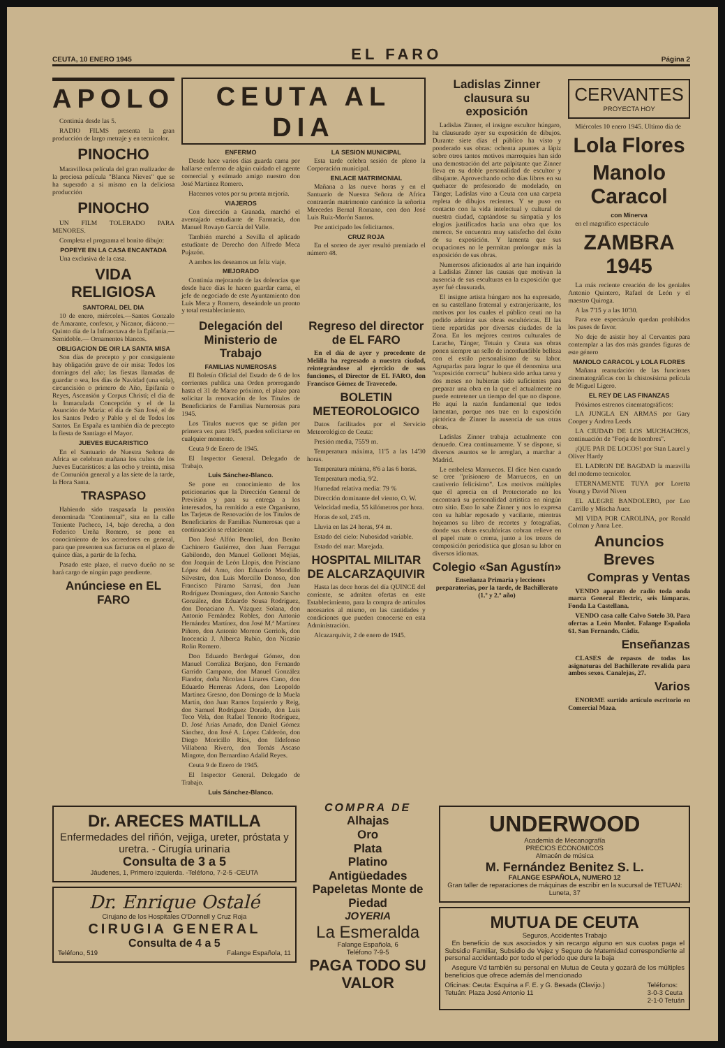CEUTA, 10 ENERO 1945 EL FARO Página 2
APOLO
Continúa desde las 5.
RADIO FILMS presenta la gran producción de largo metraje y en tecnicolor.
PINOCHO
Maravillosa película del gran realizador de la preciosa película "Blanca Nieves" que se ha superado a si mismo en la deliciosa producción
PINOCHO
UN FILM TOLERADO PARA MENORES.
Completa el programa el bonito dibujo:
POPEYE EN LA CASA ENCANTADA
Una exclusiva de la casa.
VIDA RELIGIOSA
SANTORAL DEL DIA
10 de enero, miércoles.—Santos Gonzalo de Amarante, confesor, y Nicanor, diácono.—Quinto día de la Infraoctava de la Epifanía.—Semidoble.— Ornamentos blancos.
OBLIGACION DE OIR LA SANTA MISA
Son días de precepto y por consiguiente hay obligación grave de oír misa: Todos los domingos del año; las fiestas llamadas de guardar o sea, los días de Navidad (una sola), circuncisión o primero de Año, Epifanía o Reyes, Ascensión y Corpus Christi; el día de la Inmaculada Concepción y el de la Asunción de María: el día de San José, el de los Santos Pedro y Pablo y el de Todos los Santos. En España es también día de precepto la fiesta de Santiago el Mayor.
JUEVES EUCARISTICO
En el Santuario de Nuestra Señora de Africa se celebran mañana los cultos de los Jueves Eucarísticos: a las ocho y treinta, misa de Comunión general y a las siete de la tarde, la Hora Santa.
TRASPASO
Habiendo sido traspasada la pensión denominada "Continental", sita en la calle Teniente Pacheco, 14, bajo derecha, a don Federico Ureña Romero, se pone en conocimiento de los acreedores en general, para que presenten sus facturas en el plazo de quince días, a partir de la fecha.
Pasado este plazo, el nuevo dueño no se hará cargo de ningún pago pendiente.
Anúnciese en EL FARO
CEUTA AL DIA
ENFERMO
Desde hace varios días guarda cama por hallarse enfermo de algún cuidado el agente comercial y estimado amigo nuestro don José Martínez Romero.
Hacemos votos por su pronta mejoría.
VIAJEROS
Con dirección a Granada, marchó el aventajado estudiante de Farmacia, don Manuel Rovayo García del Valle.
También marchó a Sevilla el aplicado estudiante de Derecho don Alfredo Meca Pujazón.
A ambos les deseamos un feliz viaje.
MEJORADO
Continúa mejorando de las dolencias que desde hace días le hacen guardar cama, el jefe de negociado de este Ayuntamiento don Luis Meca y Romero, deseándole un pronto y total restablecimiento.
LA SESION MUNICIPAL
Esta tarde celebra sesión de pleno la Corporación municipal.
ENLACE MATRIMONIAL
Mañana a las nueve horas y en el Santuario de Nuestra Señora de Africa contraerán matrimonio canónico la señorita Mercedes Bernal Romano, con don José Luis Ruiz-Morón Santos.
Por anticipado les felicitamos.
CRUZ ROJA
En el sorteo de ayer resultó premiado el número 48.
Delegación del Ministerio de Trabajo
FAMILIAS NUMEROSAS
El Boletín Oficial del Estado de 6 de los corrientes publica una Orden prorrogando hasta el 31 de Marzo próximo, el plazo para solicitar la renovación de los Títulos de Beneficiarios de Familias Numerosas para 1945.
Los Títulos nuevos que se pidan por primera vez para 1945, pueden solicitarse en cualquier momento.
Ceuta 9 de Enero de 1945.
El Inspector General. Delegado de Trabajo.
Luis Sánchez-Blanco.
Se pone en conocimiento de los peticionarios que la Dirección General de Previsión y para su entrega a los interesados, ha remitido a este Organismo, las Tarjetas de Renovación de los Títulos de Beneficiarios de Familias Numerosas que a continuación se relacionan:
Don José Alfón Benoliel, don Benito Cachinero Gutiérrez, don Juan Ferragut Gabilondo, don Manuel Gollonet Mejías, don Joaquín de León Llopis, don Prisciano López del Amo, don Eduardo Mondillo Silvestre, don Luis Morcillo Donoso, don Francisco Páramo Sarrasí, don Juan Rodríguez Domínguez, don Antonio Sancho González, don Eduardo Sousa Rodríguez, don Donaciano A. Vázquez Solana, don Antonio Fernández Robles, don Antonio Hernández Martínez, don José M.ª Martínez Piñero, don Antonio Moreno Gerriols, don Inocencia J. Alberca Rubio, don Nicasio Rolín Romero.
Don Eduardo Berdegué Gómez, don Manuel Corraliza Berjano, don Fernando Garrido Campano, don Manuel González Fiandor, doña Nicolasa Linares Cano, don Eduardo Herreras Adons, don Leopoldo Martínez Gresno, don Domingo de la Muela Martín, don Juan Ramos Izquierdo y Reig, don Samuel Rodríguez Dorado, don Luis Teco Vela, don Rafael Tenorio Rodríguez, D. José Arias Amado, don Daniel Gómez Sánchez, don José A. López Calderón, don Diego Moricillo Ríos, don Ildefonso Villabona Rivero, don Tomás Ascaso Mingote, don Bernardino Adalid Reyes.
Ceuta 9 de Enero de 1945.
El Inspector General. Delegado de Trabajo.
Luis Sánchez-Blanco.
Regreso del director de EL FARO
En el día de ayer y procedente de Melilla ha regresado a nuestra ciudad, reintegrándose al ejercicio de sus funciones, el Director de EL FARO, don Francisco Gómez de Travecedo.
BOLETIN METEOROLOGICO
Datos facilitados por el Servicio Meteorológico de Ceuta:
Presión media, 755'9 m.
Temperatura máxima, 11'5 a las 14'30 horas.
Temperatura mínima, 8'6 a las 6 horas.
Temperatura media, 9'2.
Humedad relativa media: 79 %
Dirección dominante del viento, O. W.
Velocidad media, 55 kilómetros por hora.
Horas de sol, 2'45 m.
Lluvia en las 24 horas, 9'4 m.
Estado del cielo: Nubosidad variable.
Estado del mar: Marejada.
HOSPITAL MILITAR DE ALCARZAQUIVIR
Hasta las doce horas del día QUINCE del corriente, se admiten ofertas en este Establecimiento, para la compra de artículos necesarios al mismo, en las cantidades y condiciones que pueden conocerse en esta Administración.
Alcazarquivir, 2 de enero de 1945.
Ladislas Zinner clausura su exposición
Ladislas Zinner, el insigne escultor húngaro, ha clausurado ayer su exposición de dibujos. Durante siete días el público ha visto y ponderado sus obras: ochenta apuntes a lápiz sobre otros tantos motivos marroquíes han sido una demostración del arte palpitante que Zinner lleva en su doble personalidad de escultor y dibujante. Aprovechando ocho días libres en su quehacer de profesorado de modelado, en Tánger, Ladislas vino a Ceuta con una carpeta repleta de dibujos recientes. Y se puso en contacto con la vida intelectual y cultural de nuestra ciudad, captándose su simpatía y los elogios justificados hacia una obra que los merece. Se encuentra muy satisfecho del éxito de su exposición. Y lamenta que sus ocupaciones no le permitan prolongar más la exposición de sus obras.
Numerosos aficionados al arte han inquirido a Ladislas Zinner las causas que motivan la ausencia de sus esculturas en la exposición que ayer fué clausurada.
El insigne artista húngaro nos ha expresado, en su castellano fraternal y extranjerizante, los motivos por los cuales el público ceutí no ha podido admirar sus obras escultóricas. El las tiene repartidas por diversas ciudades de la Zona. En los mejores centros culturales de Larache, Tánger, Tetuán y Ceuta sus obras ponen siempre un sello de inconfundible belleza con el estilo personalísimo de su labor. Agruparlas para lograr lo que él denomina una "exposición correcta" hubiera sido ardua tarea y dos meses no hubieran sido suficientes para preparar una obra en la que el actualmente no puede entretener un tiempo del que no dispone. He aquí la razón fundamental que todos lamentan, porque nos trae en la exposición pictórica de Zinner la ausencia de sus otras obras.
Ladislas Zinner trabaja actualmente con denuedo. Crea continuamente. Y se dispone, si diversos asuntos se le arreglan, a marchar a Madrid.
Le embelesa Marruecos. El dice bien cuando se cree "prisionero de Marruecos, en un cautiverio felicísimo". Los motivos múltiples que él aprecia en el Protectorado no los encontrará su personalidad artística en ningún otro sitio. Esto lo sabe Zinner y nos lo expresa con su hablar reposado y vacilante, mientras hojeamos su libro de recortes y fotografías, donde sus obras escultóricas cobran relieve en el papel mate o crema, junto a los trozos de composición periodística que glosan su labor en diversos idiomas.
Colegio «San Agustín»
Enseñanza Primaria y lecciones preparatorias, por la tarde, de Bachillerato (1.º y 2.º año)
CERVANTES
PROYECTA HOY
Miércoles 10 enero 1945. Ultimo día de
Lola Flores
Manolo Caracol
con Minerva
en el magnífico espectáculo
ZAMBRA 1945
La más reciente creación de los geniales Antonio Quintero, Rafael de León y el maestro Quiroga.
A las 7'15 y a las 10'30.
Para este espectáculo quedan prohibidos los pases de favor.
No deje de asistir hoy al Cervantes para contemplar a las dos más grandes figuras de este género
MANOLO CARACOL y LOLA FLORES
Mañana reanudación de las funciones cinematográficas con la chistosísima película de Miguel Ligero.
EL REY DE LAS FINANZAS
Próximos estrenos cinematográficos:
LA JUNGLA EN ARMAS por Gary Cooper y Andrea Leeds
LA CIUDAD DE LOS MUCHACHOS, continuación de "Forja de hombres".
¡QUE PAR DE LOCOS! por Stan Laurel y Oliver Hardy
EL LADRON DE BAGDAD la maravilla del moderno tecnicolor.
ETERNAMENTE TUYA por Loretta Young y David Niven
EL ALEGRE BANDOLERO, por Leo Carrillo y Mischa Auer.
MI VIDA POR CAROLINA, por Ronald Colman y Anna Lee.
Anuncios Breves
Compras y Ventas
VENDO aparato de radio toda onda marca General Electric, seis lámparas. Fonda La Castellana.
VENDO casa calle Calvo Sotelo 30. Para ofertas a León Monlet. Falange Española 61. San Fernando. Cádiz.
Enseñanzas
CLASES de repasos de todas las asignaturas del Bachillerato revalida para ambos sexos. Canalejas, 27.
Varios
ENORME surtido artículo escritorio en Comercial Maza.
Dr. ARECES MATILLA
Enfermedades del riñón, vejiga, ureter, próstata y uretra. - Cirugía urinaria
Consulta de 3 a 5
Jáudenes, 1, Primero izquierda. -Teléfono, 7-2-5 -CEUTA
Dr. Enrique Ostalé
Cirujano de los Hospitales O'Donnell y Cruz Roja
CIRUGIA GENERAL
Consulta de 4 a 5
Teléfono, 519 Falange Española, 11
COMPRA DE
Alhajas
Oro
Plata
Platino
Antigüedades
Papeletas Monte de Piedad
JOYERIA
La Esmeralda
Falange Española, 6
Teléfono 7-9-5
PAGA TODO SU VALOR
UNDERWOOD
Academia de Mecanografía
PRECIOS ECONOMICOS
Almacén de música
M. Fernández Benitez S. L.
FALANGE ESPAÑOLA, NUMERO 12
Gran taller de reparaciones de máquinas de escribir en la sucursal de TETUAN: Luneta, 37
MUTUA DE CEUTA
Seguros, Accidentes Trabajo
En beneficio de sus asociados y sin recargo alguno en sus cuotas paga el Subsidio Familiar, Subsidio de Vejez y Seguro de Maternidad correspondiente al personal accidentado por todo el periodo que dure la baja
Asegure Vd también su personal en Mutua de Ceuta y gozará de los múltiples beneficios que ofrece además del mencionado
Oficinas: Ceuta: Esquina a F. E. y G. Besada (Clavijo.)
Tetuán: Plaza José Antonio 11 Teléfonos:
3-0-3 Ceuta
2-1-0 Tetuán